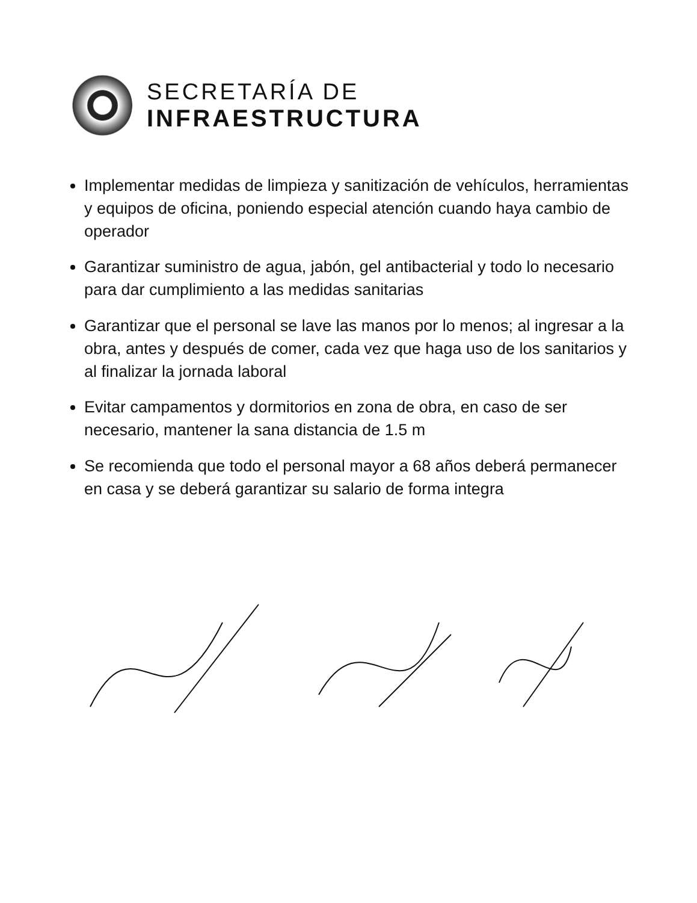SECRETARÍA DE
INFRAESTRUCTURA
Implementar medidas de limpieza y sanitización de vehículos, herramientas y equipos de oficina, poniendo especial atención cuando haya cambio de operador
Garantizar suministro de agua, jabón, gel antibacterial y todo lo necesario para dar cumplimiento a las medidas sanitarias
Garantizar que el personal se lave las manos por lo menos; al ingresar a la obra, antes y después de comer, cada vez que haga uso de los sanitarios y al finalizar la jornada laboral
Evitar campamentos y dormitorios en zona de obra, en caso de ser necesario, mantener la sana distancia de 1.5 m
Se recomienda que todo el personal mayor a 68 años deberá permanecer en casa y se deberá garantizar su salario de forma integra